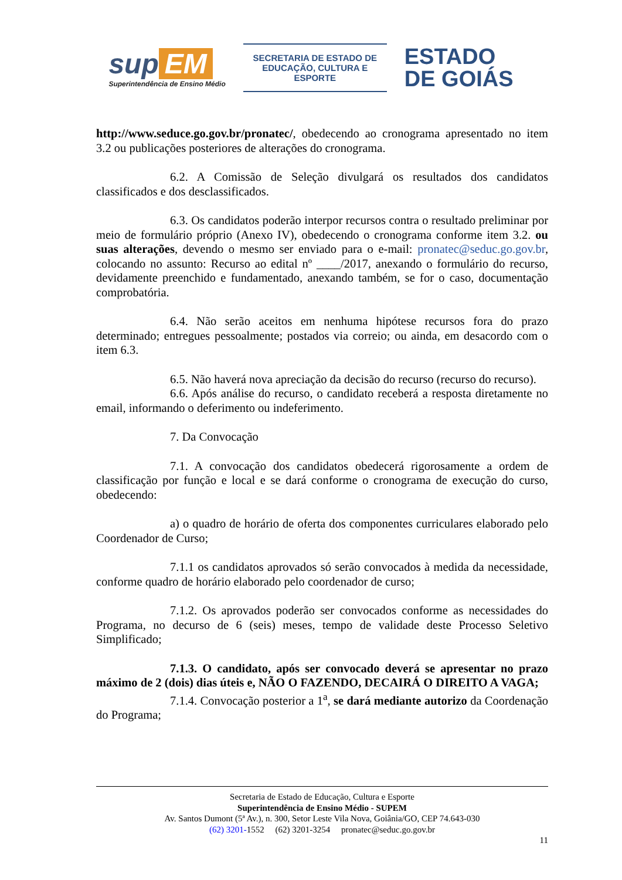sup EM
Superintendência de Ensino Médio
SECRETARIA DE ESTADO DE
EDUCAÇÃO, CULTURA E ESPORTE
ESTADO
DE GOIÁS
http://www.seduce.go.gov.br/pronatec/, obedecendo ao cronograma apresentado no item 3.2 ou publicações posteriores de alterações do cronograma.
6.2. A Comissão de Seleção divulgará os resultados dos candidatos classificados e dos desclassificados.
6.3. Os candidatos poderão interpor recursos contra o resultado preliminar por meio de formulário próprio (Anexo IV), obedecendo o cronograma conforme item 3.2. ou suas alterações, devendo o mesmo ser enviado para o e-mail: pronatec@seduc.go.gov.br, colocando no assunto: Recurso ao edital nº ____/2017, anexando o formulário do recurso, devidamente preenchido e fundamentado, anexando também, se for o caso, documentação comprobatória.
6.4. Não serão aceitos em nenhuma hipótese recursos fora do prazo determinado; entregues pessoalmente; postados via correio; ou ainda, em desacordo com o item 6.3.
6.5. Não haverá nova apreciação da decisão do recurso (recurso do recurso).
6.6. Após análise do recurso, o candidato receberá a resposta diretamente no email, informando o deferimento ou indeferimento.
7. Da Convocação
7.1. A convocação dos candidatos obedecerá rigorosamente a ordem de classificação por função e local e se dará conforme o cronograma de execução do curso, obedecendo:
a) o quadro de horário de oferta dos componentes curriculares elaborado pelo Coordenador de Curso;
7.1.1 os candidatos aprovados só serão convocados à medida da necessidade, conforme quadro de horário elaborado pelo coordenador de curso;
7.1.2. Os aprovados poderão ser convocados conforme as necessidades do Programa, no decurso de 6 (seis) meses, tempo de validade deste Processo Seletivo Simplificado;
7.1.3. O candidato, após ser convocado deverá se apresentar no prazo máximo de 2 (dois) dias úteis e, NÃO O FAZENDO, DECAIRÁ O DIREITO A VAGA;
7.1.4. Convocação posterior a 1<sup>a</sup>, se dará mediante autorizo da Coordenação do Programa;
Secretaria de Estado de Educação, Cultura e Esporte
Superintendência de Ensino Médio - SUPEM
Av. Santos Dumont (5ª Av.), n. 300, Setor Leste Vila Nova, Goiânia/GO, CEP 74.643-030
(62) 3201-1552 (62) 3201-3254 pronatec@seduc.go.gov.br
11